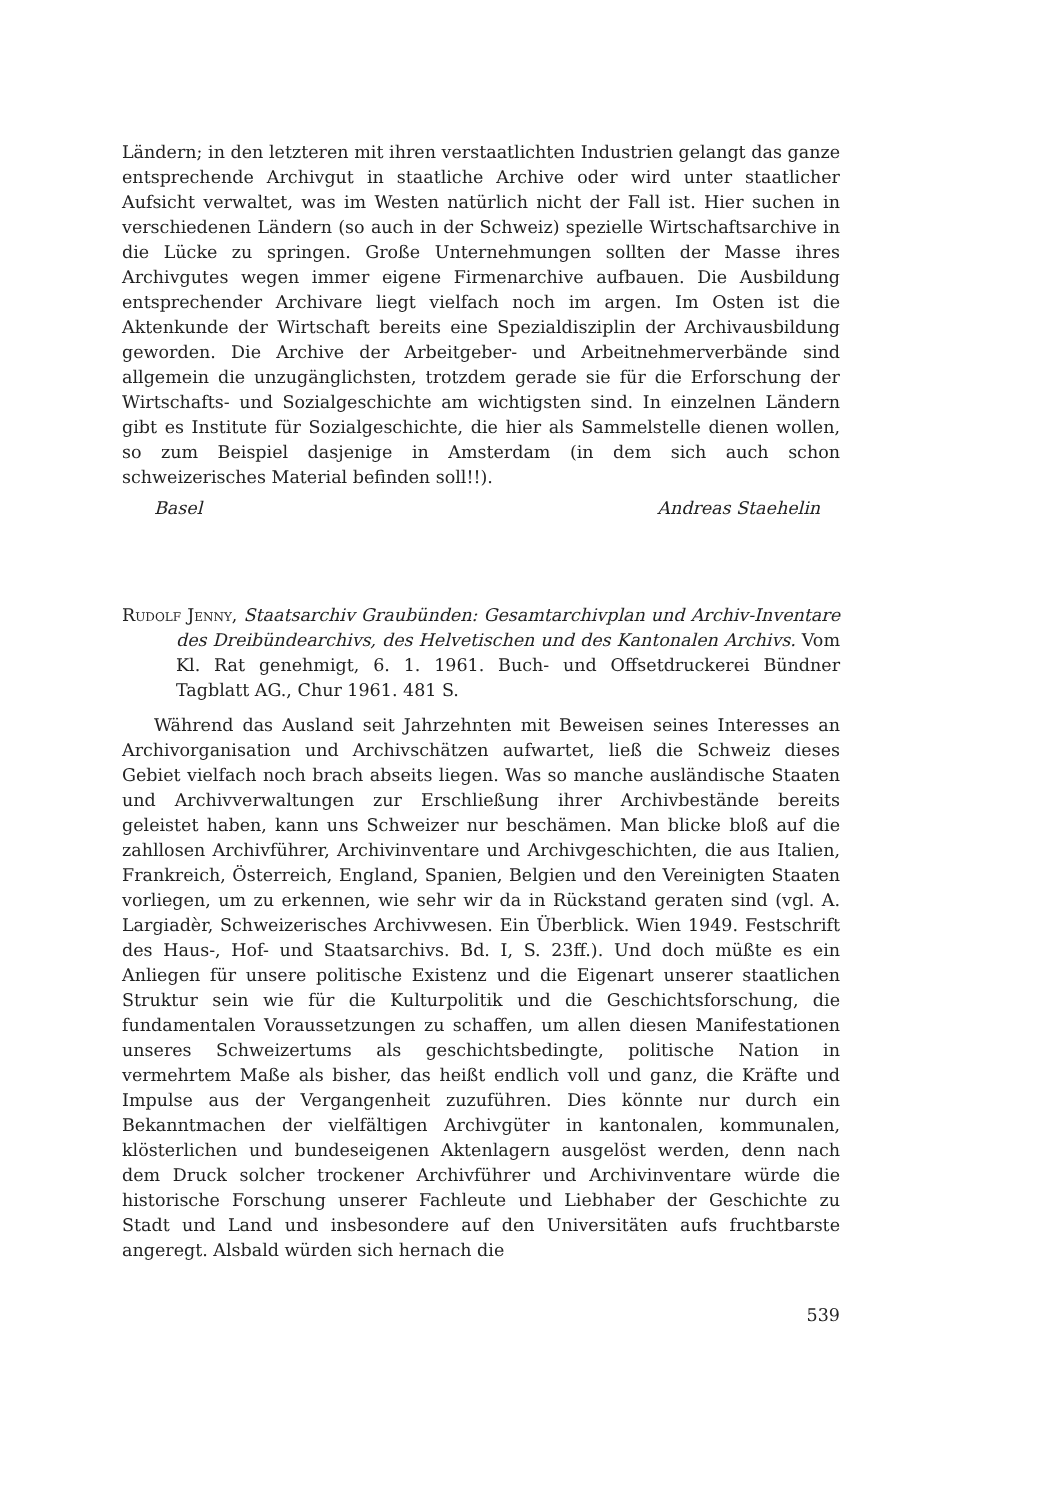Ländern; in den letzteren mit ihren verstaatlichten Industrien gelangt das ganze entsprechende Archivgut in staatliche Archive oder wird unter staatlicher Aufsicht verwaltet, was im Westen natürlich nicht der Fall ist. Hier suchen in verschiedenen Ländern (so auch in der Schweiz) spezielle Wirtschaftsarchive in die Lücke zu springen. Große Unternehmungen sollten der Masse ihres Archivgutes wegen immer eigene Firmenarchive aufbauen. Die Ausbildung entsprechender Archivare liegt vielfach noch im argen. Im Osten ist die Aktenkunde der Wirtschaft bereits eine Spezialdisziplin der Archivausbildung geworden. Die Archive der Arbeitgeber- und Arbeitnehmerverbände sind allgemein die unzugänglichsten, trotzdem gerade sie für die Erforschung der Wirtschafts- und Sozialgeschichte am wichtigsten sind. In einzelnen Ländern gibt es Institute für Sozialgeschichte, die hier als Sammelstelle dienen wollen, so zum Beispiel dasjenige in Amsterdam (in dem sich auch schon schweizerisches Material befinden soll!!).
Basel Andreas Staehelin
Rudolf Jenny, Staatsarchiv Graubünden: Gesamtarchivplan und Archiv-Inventare des Dreibündearchivs, des Helvetischen und des Kantonalen Archivs. Vom Kl. Rat genehmigt, 6. 1. 1961. Buch- und Offsetdruckerei Bündner Tagblatt AG., Chur 1961. 481 S.
Während das Ausland seit Jahrzehnten mit Beweisen seines Interesses an Archivorganisation und Archivschätzen aufwartet, ließ die Schweiz dieses Gebiet vielfach noch brach abseits liegen. Was so manche ausländische Staaten und Archivverwaltungen zur Erschließung ihrer Archivbestände bereits geleistet haben, kann uns Schweizer nur beschämen. Man blicke bloß auf die zahllosen Archivführer, Archivinventare und Archivgeschichten, die aus Italien, Frankreich, Österreich, England, Spanien, Belgien und den Vereinigten Staaten vorliegen, um zu erkennen, wie sehr wir da in Rückstand geraten sind (vgl. A. Largiadèr, Schweizerisches Archivwesen. Ein Überblick. Wien 1949. Festschrift des Haus-, Hof- und Staatsarchivs. Bd. I, S. 23ff.). Und doch müßte es ein Anliegen für unsere politische Existenz und die Eigenart unserer staatlichen Struktur sein wie für die Kulturpolitik und die Geschichtsforschung, die fundamentalen Voraussetzungen zu schaffen, um allen diesen Manifestationen unseres Schweizertums als geschichtsbedingte, politische Nation in vermehrtem Maße als bisher, das heißt endlich voll und ganz, die Kräfte und Impulse aus der Vergangenheit zuzuführen. Dies könnte nur durch ein Bekanntmachen der vielfältigen Archivgüter in kantonalen, kommunalen, klösterlichen und bundeseigenen Aktenlagern ausgelöst werden, denn nach dem Druck solcher trockener Archivführer und Archivinventare würde die historische Forschung unserer Fachleute und Liebhaber der Geschichte zu Stadt und Land und insbesondere auf den Universitäten aufs fruchtbarste angeregt. Alsbald würden sich hernach die
539